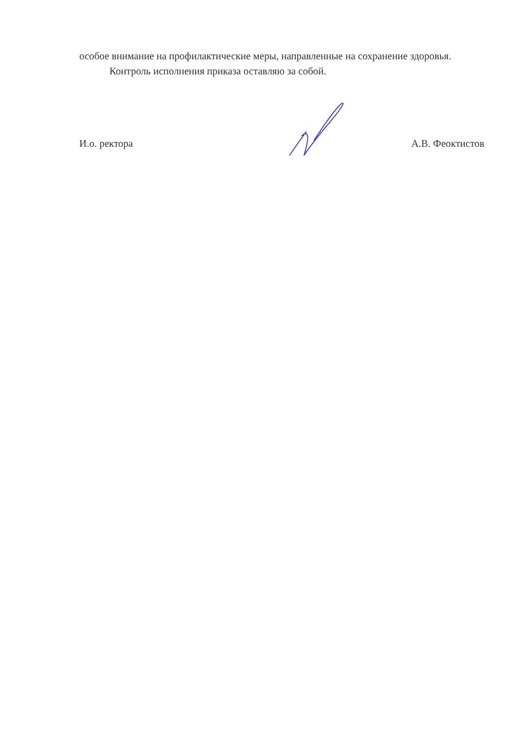особое внимание на профилактические меры, направленные на сохранение здоровья.
Контроль исполнения приказа оставляю за собой.
И.о. ректора А.В. Феоктистов